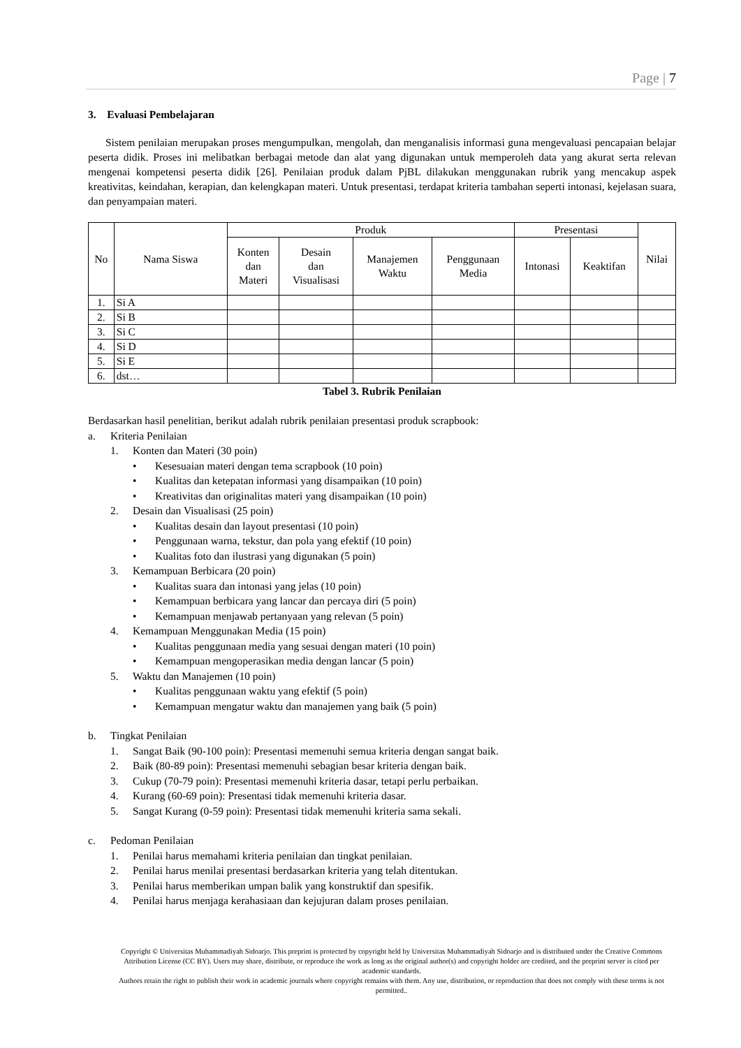Page | 7
3. Evaluasi Pembelajaran
Sistem penilaian merupakan proses mengumpulkan, mengolah, dan menganalisis informasi guna mengevaluasi pencapaian belajar peserta didik. Proses ini melibatkan berbagai metode dan alat yang digunakan untuk memperoleh data yang akurat serta relevan mengenai kompetensi peserta didik [26]. Penilaian produk dalam PjBL dilakukan menggunakan rubrik yang mencakup aspek kreativitas, keindahan, kerapian, dan kelengkapan materi. Untuk presentasi, terdapat kriteria tambahan seperti intonasi, kejelasan suara, dan penyampaian materi.
| No | Nama Siswa | Produk | | | | Presentasi | | Nilai |
| --- | --- | --- | --- | --- | --- | --- | --- | --- |
| | | Konten dan Materi | Desain dan Visualisasi | Manajemen Waktu | Penggunaan Media | Intonasi | Keaktifan | |
| 1. | Si A | | | | | | | |
| 2. | Si B | | | | | | | |
| 3. | Si C | | | | | | | |
| 4. | Si D | | | | | | | |
| 5. | Si E | | | | | | | |
| 6. | dst… | | | | | | | |
Tabel 3. Rubrik Penilaian
Berdasarkan hasil penelitian, berikut adalah rubrik penilaian presentasi produk scrapbook:
a. Kriteria Penilaian
1. Konten dan Materi (30 poin)
• Kesesuaian materi dengan tema scrapbook (10 poin)
• Kualitas dan ketepatan informasi yang disampaikan (10 poin)
• Kreativitas dan originalitas materi yang disampaikan (10 poin)
2. Desain dan Visualisasi (25 poin)
• Kualitas desain dan layout presentasi (10 poin)
• Penggunaan warna, tekstur, dan pola yang efektif (10 poin)
• Kualitas foto dan ilustrasi yang digunakan (5 poin)
3. Kemampuan Berbicara (20 poin)
• Kualitas suara dan intonasi yang jelas (10 poin)
• Kemampuan berbicara yang lancar dan percaya diri (5 poin)
• Kemampuan menjawab pertanyaan yang relevan (5 poin)
4. Kemampuan Menggunakan Media (15 poin)
• Kualitas penggunaan media yang sesuai dengan materi (10 poin)
• Kemampuan mengoperasikan media dengan lancar (5 poin)
5. Waktu dan Manajemen (10 poin)
• Kualitas penggunaan waktu yang efektif (5 poin)
• Kemampuan mengatur waktu dan manajemen yang baik (5 poin)
b. Tingkat Penilaian
1. Sangat Baik (90-100 poin): Presentasi memenuhi semua kriteria dengan sangat baik.
2. Baik (80-89 poin): Presentasi memenuhi sebagian besar kriteria dengan baik.
3. Cukup (70-79 poin): Presentasi memenuhi kriteria dasar, tetapi perlu perbaikan.
4. Kurang (60-69 poin): Presentasi tidak memenuhi kriteria dasar.
5. Sangat Kurang (0-59 poin): Presentasi tidak memenuhi kriteria sama sekali.
c. Pedoman Penilaian
1. Penilai harus memahami kriteria penilaian dan tingkat penilaian.
2. Penilai harus menilai presentasi berdasarkan kriteria yang telah ditentukan.
3. Penilai harus memberikan umpan balik yang konstruktif dan spesifik.
4. Penilai harus menjaga kerahasiaan dan kejujuran dalam proses penilaian.
Copyright © Universitas Muhammadiyah Sidoarjo. This preprint is protected by copyright held by Universitas Muhammadiyah Sidoarjo and is distributed under the Creative Commons Attribution License (CC BY). Users may share, distribute, or reproduce the work as long as the original author(s) and copyright holder are credited, and the preprint server is cited per academic standards.
Authors retain the right to publish their work in academic journals where copyright remains with them. Any use, distribution, or reproduction that does not comply with these terms is not permitted..